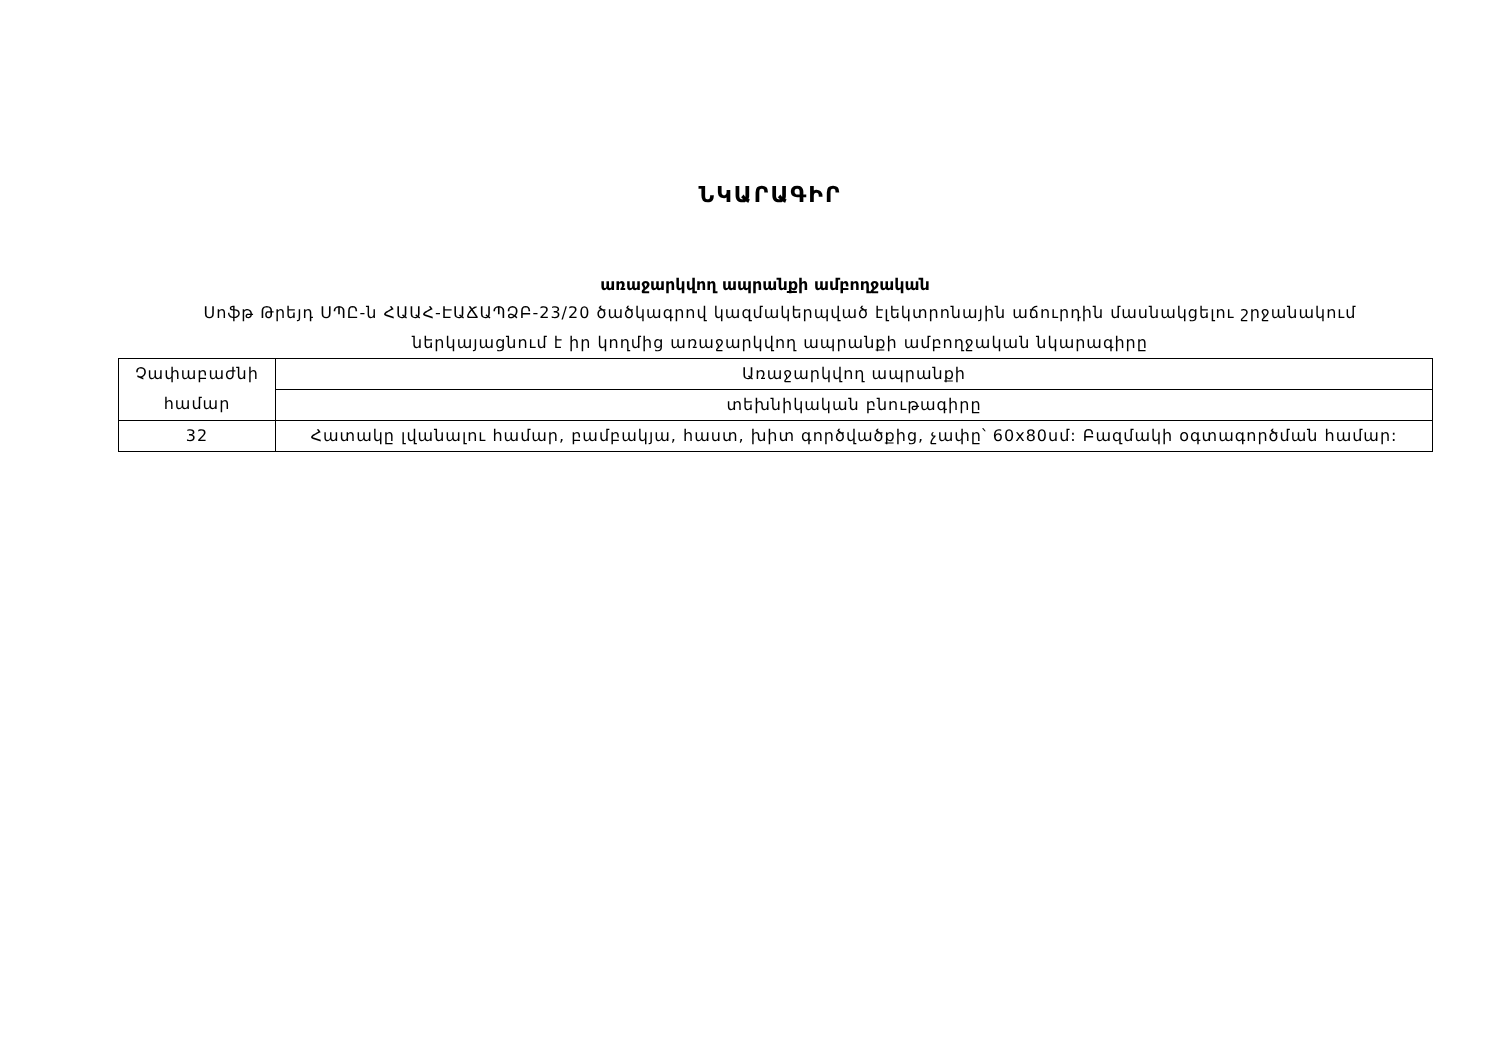ՆԿԱՐԱԳԻՐ
առաջարկվող ապրանքի ամբողջական
Սոֆթ Թրեյդ ՍՊԸ-ն ՀԱԱՀ-ԷԱՃԱՊՁԲ-23/20 ծածկագրով կազմակերպված էլեկտրոնային աճուրդին մասնակցելու շրջանակում ներկայացնում է իր կողմից առաջարկվող ապրանքի ամբողջական նկարագիրը
| Չափաբաժնի համար | Առաջարկվող ապրանքի |
| | տեխնիկական բնութագիրը |
| 32 | Հատակը լվանալու համար, բամբակյա, հաստ, խիտ գործվածքից, չափը՝ 60x80սմ: Բազմակի օգտագործման համար: |